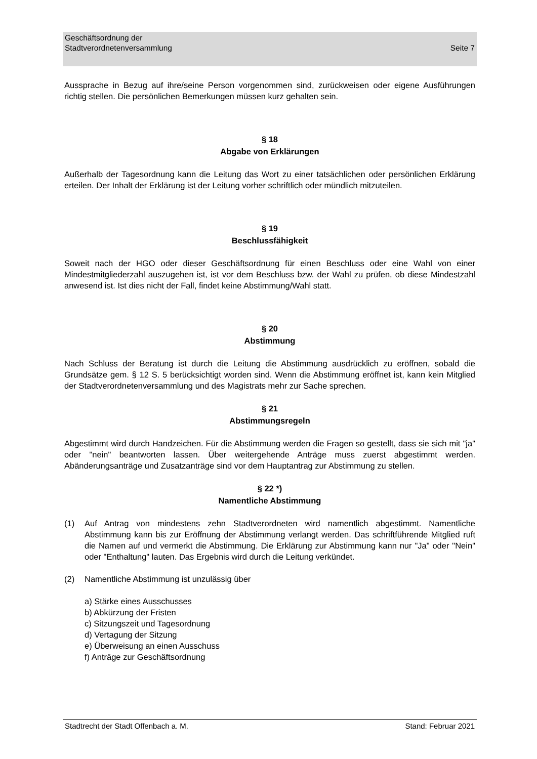Seite 7 Geschäftsordnung der
Stadtverordnetenversammlung
Aussprache in Bezug auf ihre/seine Person vorgenommen sind, zurückweisen oder eigene Ausführungen richtig stellen. Die persönlichen Bemerkungen müssen kurz gehalten sein.
§ 18
Abgabe von Erklärungen
Außerhalb der Tagesordnung kann die Leitung das Wort zu einer tatsächlichen oder persönlichen Erklärung erteilen. Der Inhalt der Erklärung ist der Leitung vorher schriftlich oder mündlich mitzuteilen.
§ 19
Beschlussfähigkeit
Soweit nach der HGO oder dieser Geschäftsordnung für einen Beschluss oder eine Wahl von einer Mindestmitgliederzahl auszugehen ist, ist vor dem Beschluss bzw. der Wahl zu prüfen, ob diese Mindestzahl anwesend ist. Ist dies nicht der Fall, findet keine Abstimmung/Wahl statt.
§ 20
Abstimmung
Nach Schluss der Beratung ist durch die Leitung die Abstimmung ausdrücklich zu eröffnen, sobald die Grundsätze gem. § 12 S. 5 berücksichtigt worden sind. Wenn die Abstimmung eröffnet ist, kann kein Mitglied der Stadtverordnetenversammlung und des Magistrats mehr zur Sache sprechen.
§ 21
Abstimmungsregeln
Abgestimmt wird durch Handzeichen. Für die Abstimmung werden die Fragen so gestellt, dass sie sich mit "ja" oder "nein" beantworten lassen. Über weitergehende Anträge muss zuerst abgestimmt werden. Abänderungsanträge und Zusatzanträge sind vor dem Hauptantrag zur Abstimmung zu stellen.
§ 22 *)
Namentliche Abstimmung
(1) Auf Antrag von mindestens zehn Stadtverordneten wird namentlich abgestimmt. Namentliche Abstimmung kann bis zur Eröffnung der Abstimmung verlangt werden. Das schriftführende Mitglied ruft die Namen auf und vermerkt die Abstimmung. Die Erklärung zur Abstimmung kann nur "Ja" oder "Nein" oder "Enthaltung" lauten. Das Ergebnis wird durch die Leitung verkündet.
(2) Namentliche Abstimmung ist unzulässig über
a) Stärke eines Ausschusses
b) Abkürzung der Fristen
c) Sitzungszeit und Tagesordnung
d) Vertagung der Sitzung
e) Überweisung an einen Ausschuss
f) Anträge zur Geschäftsordnung
Stadtrecht der Stadt Offenbach a. M. Stand: Februar 2021